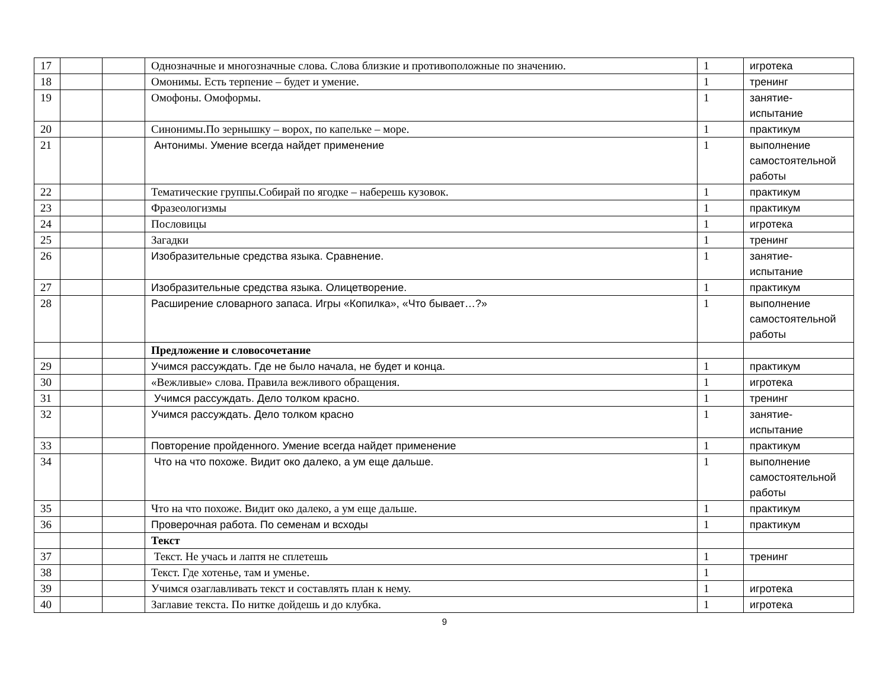| 17 | | | Однозначные и многозначные слова. Слова близкие и противоположные по значению. | 1 | игротека |
| 18 | | | Омонимы. Есть терпение – будет и умение. | 1 | тренинг |
| 19 | | | Омофоны. Омоформы. | 1 | занятие- испытание |
| 20 | | | Синонимы.По зернышку – ворох, по капельке – море. | 1 | практикум |
| 21 | | | Антонимы. Умение всегда найдет применение | 1 | выполнение самостоятельной работы |
| 22 | | | Тематические группы.Собирай по ягодке – наберешь кузовок. | 1 | практикум |
| 23 | | | Фразеологизмы | 1 | практикум |
| 24 | | | Пословицы | 1 | игротека |
| 25 | | | Загадки | 1 | тренинг |
| 26 | | | Изобразительные средства языка. Сравнение. | 1 | занятие- испытание |
| 27 | | | Изобразительные средства языка. Олицетворение. | 1 | практикум |
| 28 | | | Расширение словарного запаса. Игры «Копилка», «Что бывает…?» | 1 | выполнение самостоятельной работы |
| | | | Предложение и словосочетание | | |
| 29 | | | Учимся рассуждать. Где не было начала, не будет и конца. | 1 | практикум |
| 30 | | | «Вежливые» слова. Правила вежливого обращения. | 1 | игротека |
| 31 | | | Учимся рассуждать. Дело толком красно. | 1 | тренинг |
| 32 | | | Учимся рассуждать. Дело толком красно | 1 | занятие- испытание |
| 33 | | | Повторение пройденного. Умение всегда найдет применение | 1 | практикум |
| 34 | | | Что на что похоже. Видит око далеко, а ум еще дальше. | 1 | выполнение самостоятельной работы |
| 35 | | | Что на что похоже. Видит око далеко, а ум еще дальше. | 1 | практикум |
| 36 | | | Проверочная работа. По семенам и всходы | 1 | практикум |
| | | | Текст | | |
| 37 | | | Текст. Не учась и лаптя не сплетешь | 1 | тренинг |
| 38 | | | Текст. Где хотенье, там и уменье. | 1 | |
| 39 | | | Учимся озаглавливать текст и составлять план к нему. | 1 | игротека |
| 40 | | | Заглавие текста. По нитке дойдешь и до клубка. | 1 | игротека |
9